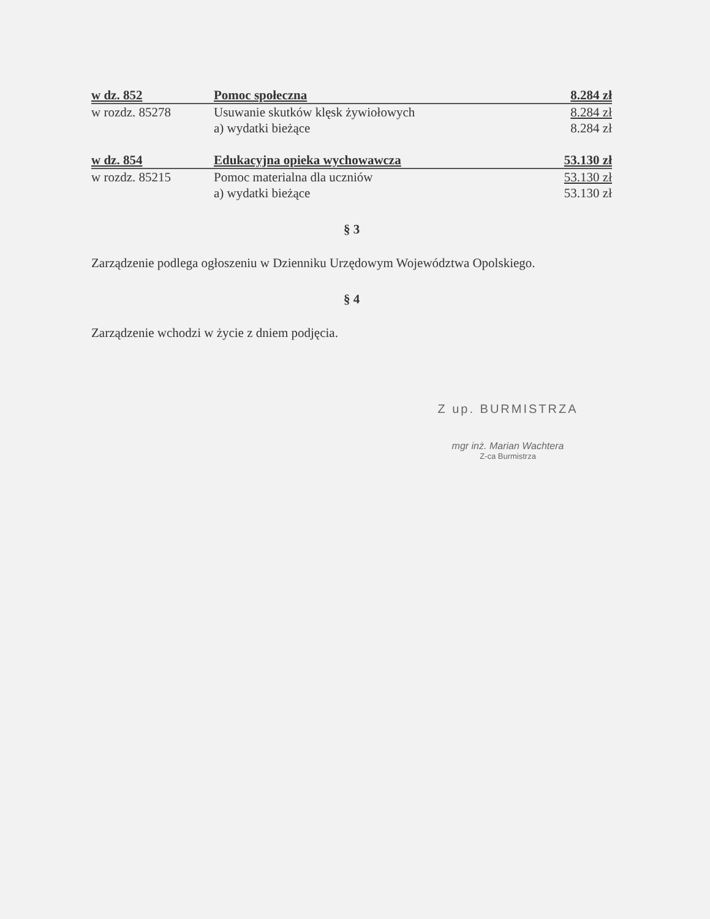| w dz. 852 | Pomoc społeczna | 8.284 zł |
| w rozdz. 85278 | Usuwanie skutków klęsk żywiołowych | 8.284 zł |
| | a) wydatki bieżące | 8.284 zł |
| w dz. 854 | Edukacyjna opieka wychowawcza | 53.130 zł |
| w rozdz. 85215 | Pomoc materialna dla uczniów | 53.130 zł |
| | a) wydatki bieżące | 53.130 zł |
§ 3
Zarządzenie podlega ogłoszeniu w Dzienniku Urzędowym Województwa Opolskiego.
§ 4
Zarządzenie wchodzi w życie z dniem podjęcia.
Z up. BURMISTRZA
mgr inż. Marian Wachtera
Z-ca Burmistrza